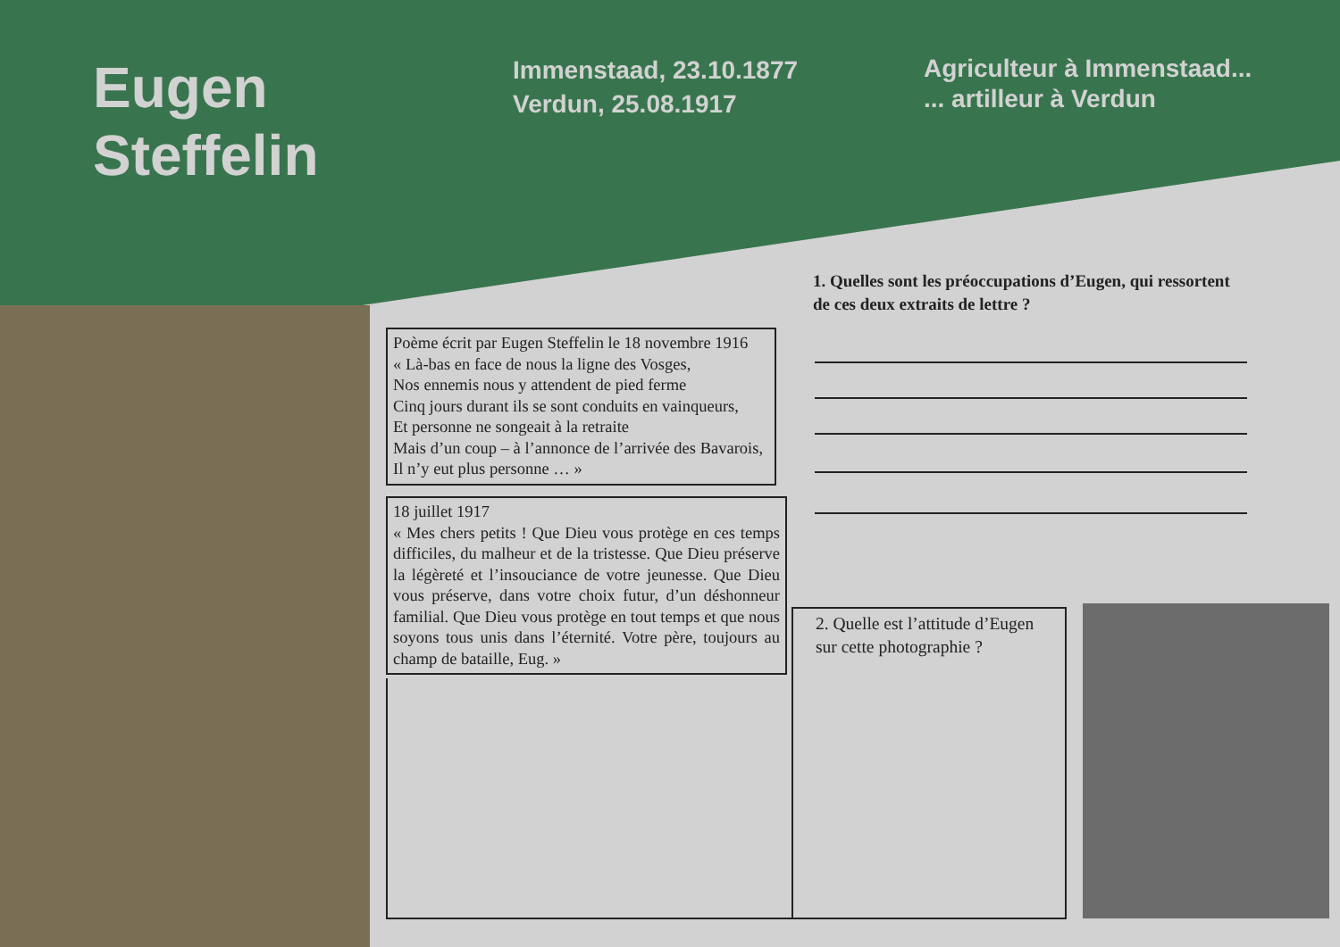Eugen
Steffelin
Immenstaad, 23.10.1877
Verdun, 25.08.1917
Agriculteur à Immenstaad...
... artilleur à Verdun
1. Quelles sont les préoccupations d’Eugen, qui ressortent de ces deux extraits de lettre ?
Poème écrit par Eugen Steffelin le 18 novembre 1916
« Là-bas en face de nous la ligne des Vosges,
Nos ennemis nous y attendent de pied ferme
Cinq jours durant ils se sont conduits en vainqueurs,
Et personne ne songeait à la retraite
Mais d’un coup – à l’annonce de l’arrivée des Bavarois,
Il n’y eut plus personne … »
18 juillet 1917
« Mes chers petits ! Que Dieu vous protège en ces temps difficiles, du malheur et de la tristesse. Que Dieu préserve la légèreté et l’insouciance de votre jeunesse. Que Dieu vous préserve, dans votre choix futur, d’un déshonneur familial. Que Dieu vous protège en tout temps et que nous soyons tous unis dans l’éternité. Votre père, toujours au champ de bataille, Eug. »
2. Quelle est l’attitude d’Eugen sur cette photographie ?